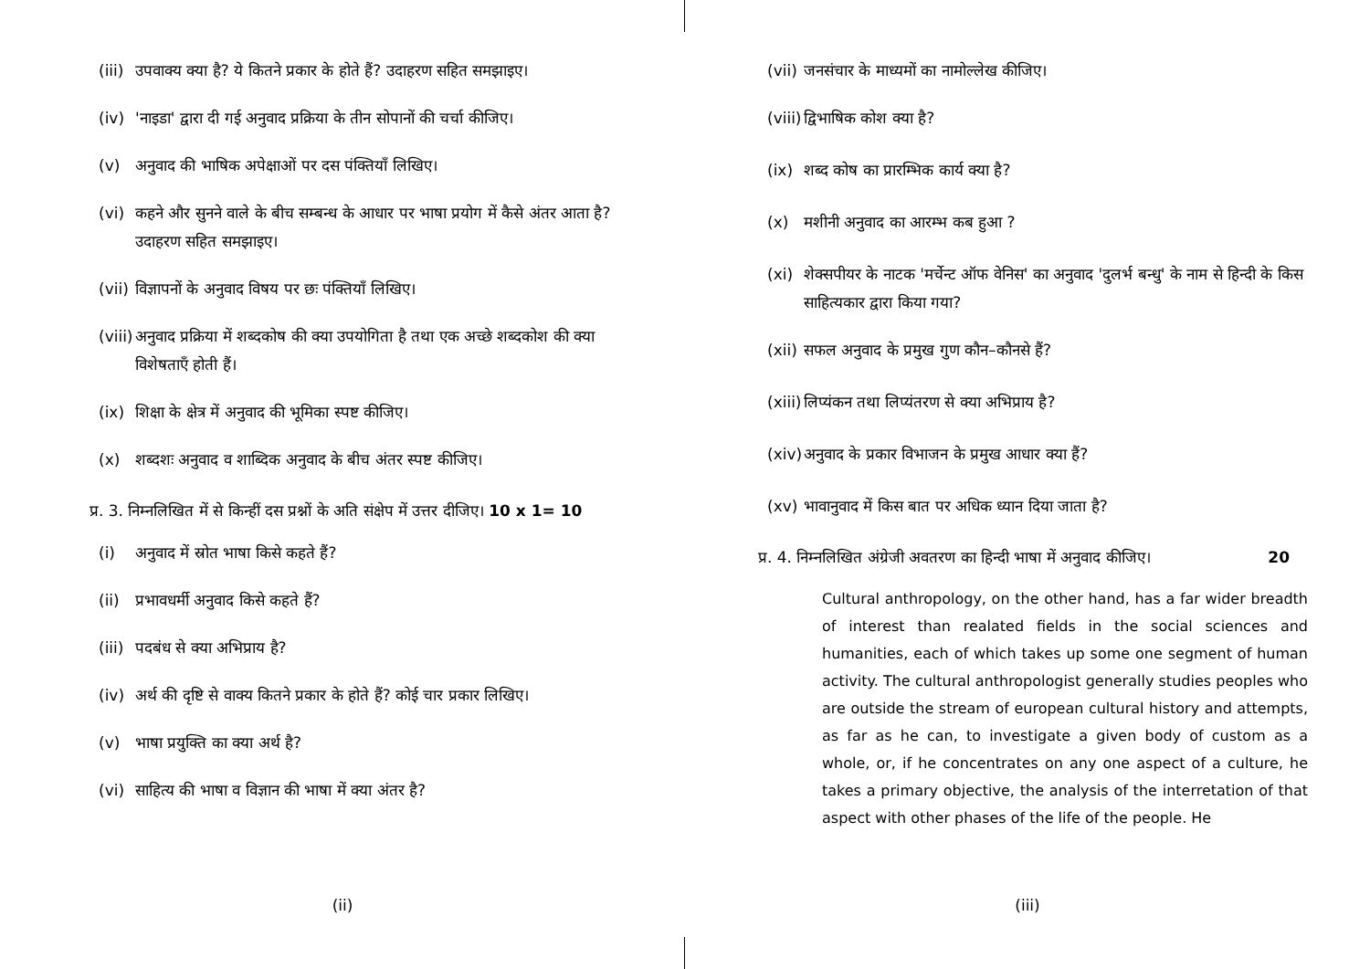(iii) उपवाक्य क्या है? ये कितने प्रकार के होते हैं? उदाहरण सहित समझाइए।
(iv) 'नाइडा' द्वारा दी गई अनुवाद प्रक्रिया के तीन सोपानों की चर्चा कीजिए।
(v) अनुवाद की भाषिक अपेक्षाओं पर दस पंक्तियाँ लिखिए।
(vi) कहने और सुनने वाले के बीच सम्बन्ध के आधार पर भाषा प्रयोग में कैसे अंतर आता है? उदाहरण सहित समझाइए।
(vii) विज्ञापनों के अनुवाद विषय पर छः पंक्तियाँ लिखिए।
(viii) अनुवाद प्रक्रिया में शब्दकोष की क्या उपयोगिता है तथा एक अच्छे शब्दकोश की क्या विशेषताएँ होती हैं।
(ix) शिक्षा के क्षेत्र में अनुवाद की भूमिका स्पष्ट कीजिए।
(x) शब्दशः अनुवाद व शाब्दिक अनुवाद के बीच अंतर स्पष्ट कीजिए।
प्र. 3. निम्नलिखित में से किन्हीं दस प्रश्नों के अति संक्षेप में उत्तर दीजिए। 10 x 1= 10
(i) अनुवाद में स्रोत भाषा किसे कहते हैं?
(ii) प्रभावधर्मी अनुवाद किसे कहते हैं?
(iii) पदबंध से क्या अभिप्राय है?
(iv) अर्थ की दृष्टि से वाक्य कितने प्रकार के होते हैं? कोई चार प्रकार लिखिए।
(v) भाषा प्रयुक्ति का क्या अर्थ है?
(vi) साहित्य की भाषा व विज्ञान की भाषा में क्या अंतर है?
(ii)
(vii) जनसंचार के माध्यमों का नामोल्लेख कीजिए।
(viii) द्विभाषिक कोश क्या है?
(ix) शब्द कोष का प्रारम्भिक कार्य क्या है?
(x) मशीनी अनुवाद का आरम्भ कब हुआ ?
(xi) शेक्सपीयर के नाटक 'मर्चेन्ट ऑफ वेनिस' का अनुवाद 'दुलर्भ बन्धु' के नाम से हिन्दी के किस साहित्यकार द्वारा किया गया?
(xii) सफल अनुवाद के प्रमुख गुण कौन–कौनसे हैं?
(xiii) लिप्यंकन तथा लिप्यंतरण से क्या अभिप्राय है?
(xiv) अनुवाद के प्रकार विभाजन के प्रमुख आधार क्या हैं?
(xv) भावानुवाद में किस बात पर अधिक ध्यान दिया जाता है?
प्र. 4. निम्नलिखित अंग्रेजी अवतरण का हिन्दी भाषा में अनुवाद कीजिए। 20
Cultural anthropology, on the other hand, has a far wider breadth of interest than realated fields in the social sciences and humanities, each of which takes up some one segment of human activity. The cultural anthropologist generally studies peoples who are outside the stream of european cultural history and attempts, as far as he can, to investigate a given body of custom as a whole, or, if he concentrates on any one aspect of a culture, he takes a primary objective, the analysis of the interretation of that aspect with other phases of the life of the people. He
(iii)